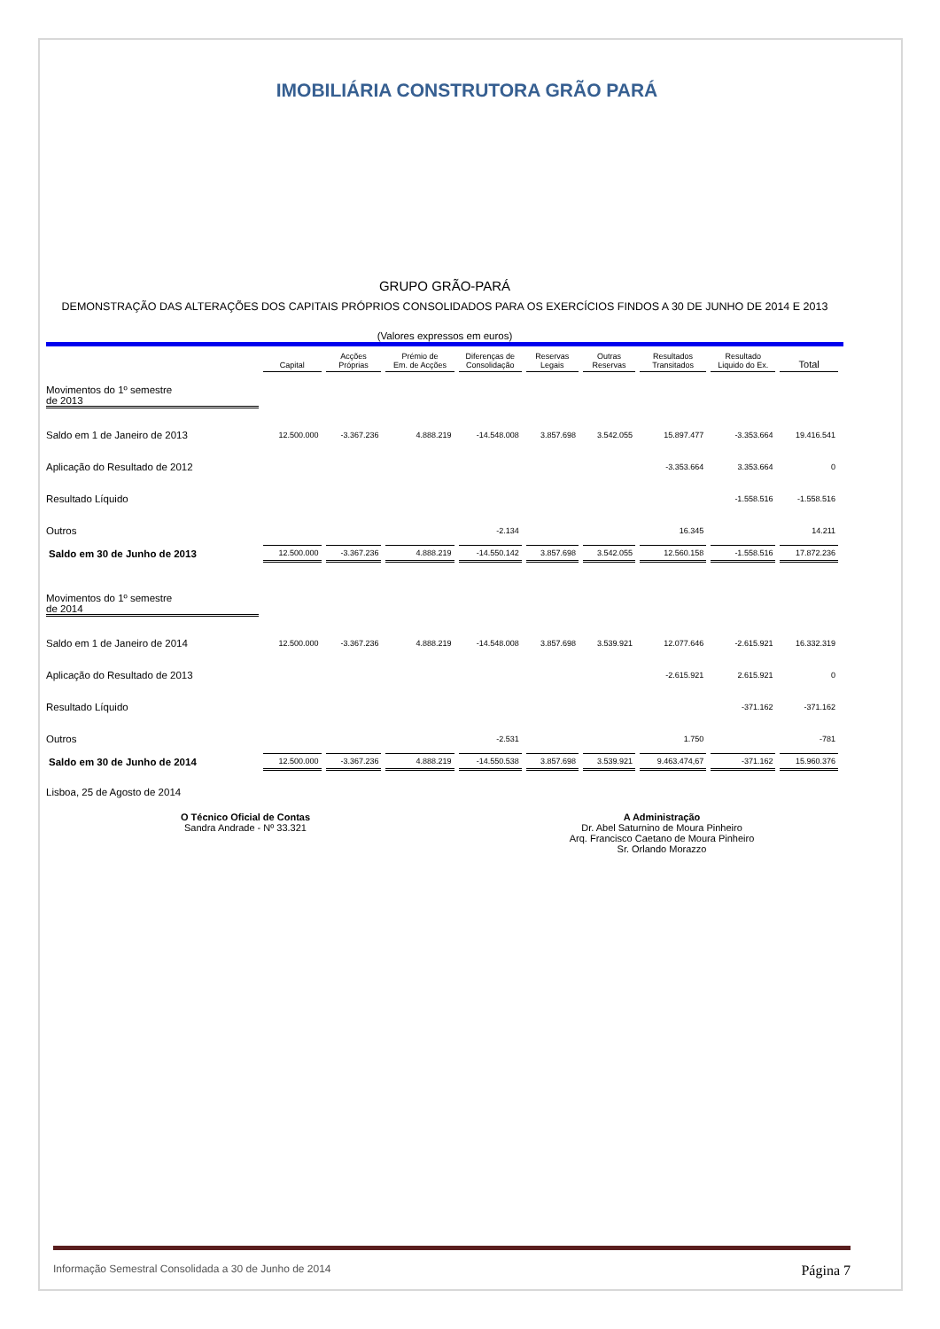IMOBILIÁRIA CONSTRUTORA GRÃO PARÁ
GRUPO GRÃO-PARÁ
DEMONSTRAÇÃO DAS ALTERAÇÕES DOS CAPITAIS PRÓPRIOS CONSOLIDADOS PARA OS EXERCÍCIOS FINDOS A 30 DE JUNHO DE 2014 E 2013
(Valores expressos em euros)
| | Capital | Acções Próprias | Prémio de Em. de Acções | Diferenças de Consolidação | Reservas Legais | Outras Reservas | Resultados Transitados | Resultado Liquido do Ex. | Total |
| --- | --- | --- | --- | --- | --- | --- | --- | --- | --- |
| Movimentos do 1º semestre de 2013 | | | | | | | | | |
| Saldo em 1 de Janeiro de 2013 | 12.500.000 | -3.367.236 | 4.888.219 | -14.548.008 | 3.857.698 | 3.542.055 | 15.897.477 | -3.353.664 | 19.416.541 |
| Aplicação do Resultado de 2012 | | | | | | | -3.353.664 | 3.353.664 | 0 |
| Resultado Líquido | | | | | | | | -1.558.516 | -1.558.516 |
| Outros | | | | -2.134 | | | 16.345 | | 14.211 |
| Saldo em 30 de Junho de 2013 | 12.500.000 | -3.367.236 | 4.888.219 | -14.550.142 | 3.857.698 | 3.542.055 | 12.560.158 | -1.558.516 | 17.872.236 |
| Movimentos do 1º semestre de 2014 | | | | | | | | | |
| Saldo em 1 de Janeiro de 2014 | 12.500.000 | -3.367.236 | 4.888.219 | -14.548.008 | 3.857.698 | 3.539.921 | 12.077.646 | -2.615.921 | 16.332.319 |
| Aplicação do Resultado de 2013 | | | | | | | -2.615.921 | 2.615.921 | 0 |
| Resultado Líquido | | | | | | | | -371.162 | -371.162 |
| Outros | | | | -2.531 | | | 1.750 | | -781 |
| Saldo em 30 de Junho de 2014 | 12.500.000 | -3.367.236 | 4.888.219 | -14.550.538 | 3.857.698 | 3.539.921 | 9.463.474,67 | -371.162 | 15.960.376 |
Lisboa, 25 de Agosto de 2014
O Técnico Oficial de Contas
Sandra Andrade - Nº 33.321
A Administração
Dr. Abel Saturnino de Moura Pinheiro
Arq. Francisco Caetano de Moura Pinheiro
Sr. Orlando Morazzo
Informação Semestral Consolidada a 30 de Junho de 2014 Página 7